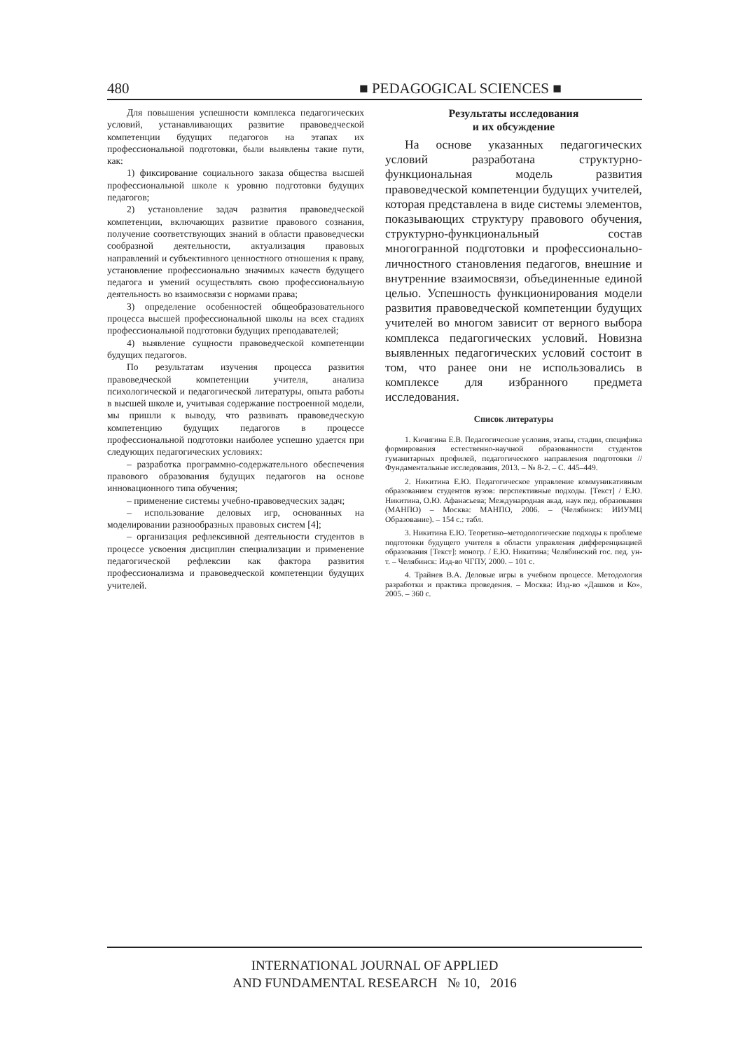480 ■ PEDAGOGICAL SCIENCES ■
Для повышения успешности комплекса педагогических условий, устанавливающих развитие правоведческой компетенции будущих педагогов на этапах их профессиональной подготовки, были выявлены такие пути, как:
1) фиксирование социального заказа общества высшей профессиональной школе к уровню подготовки будущих педагогов;
2) установление задач развития правоведческой компетенции, включающих развитие правового сознания, получение соответствующих знаний в области правоведчески сообразной деятельности, актуализация правовых направлений и субъективного ценностного отношения к праву, установление профессионально значимых качеств будущего педагога и умений осуществлять свою профессиональную деятельность во взаимосвязи с нормами права;
3) определение особенностей общеобразовательного процесса высшей профессиональной школы на всех стадиях профессиональной подготовки будущих преподавателей;
4) выявление сущности правоведческой компетенции будущих педагогов.
По результатам изучения процесса развития правоведческой компетенции учителя, анализа психологической и педагогической литературы, опыта работы в высшей школе и, учитывая содержание построенной модели, мы пришли к выводу, что развивать правоведческую компетенцию будущих педагогов в процессе профессиональной подготовки наиболее успешно удается при следующих педагогических условиях:
– разработка программно-содержательного обеспечения правового образования будущих педагогов на основе инновационного типа обучения;
– применение системы учебно-правоведческих задач;
– использование деловых игр, основанных на моделировании разнообразных правовых систем [4];
– организация рефлексивной деятельности студентов в процессе усвоения дисциплин специализации и применение педагогической рефлексии как фактора развития профессионализма и правоведческой компетенции будущих учителей.
Результаты исследования
и их обсуждение
На основе указанных педагогических условий разработана структурно-функциональная модель развития правоведческой компетенции будущих учителей, которая представлена в виде системы элементов, показывающих структуру правового обучения, структурно-функциональный состав многогранной подготовки и профессионально-личностного становления педагогов, внешние и внутренние взаимосвязи, объединенные единой целью. Успешность функционирования модели развития правоведческой компетенции будущих учителей во многом зависит от верного выбора комплекса педагогических условий. Новизна выявленных педагогических условий состоит в том, что ранее они не использовались в комплексе для избранного предмета исследования.
Список литературы
1. Кичигина Е.В. Педагогические условия, этапы, стадии, специфика формирования естественно-научной образованности студентов гуманитарных профилей, педагогического направления подготовки // Фундаментальные исследования, 2013. – № 8-2. – С. 445–449.
2. Никитина Е.Ю. Педагогическое управление коммуникативным образованием студентов вузов: перспективные подходы. [Текст] / Е.Ю. Никитина, О.Ю. Афанасьева; Международная акад. наук пед. образования (МАНПО) – Москва: МАНПО, 2006. – (Челябинск: ИИУМЦ Образование). – 154 с.: табл.
3. Никитина Е.Ю. Теоретико–методологические подходы к проблеме подготовки будущего учителя в области управления дифференциацией образования [Текст]: моногр. / Е.Ю. Никитина; Челябинский гос. пед. ун-т. – Челябинск: Изд-во ЧГПУ, 2000. – 101 с.
4. Трайнев В.А. Деловые игры в учебном процессе. Методология разработки и практика проведения. – Москва: Изд-во «Дашков и Ко», 2005. – 360 с.
INTERNATIONAL JOURNAL OF APPLIED
AND FUNDAMENTAL RESEARCH № 10, 2016